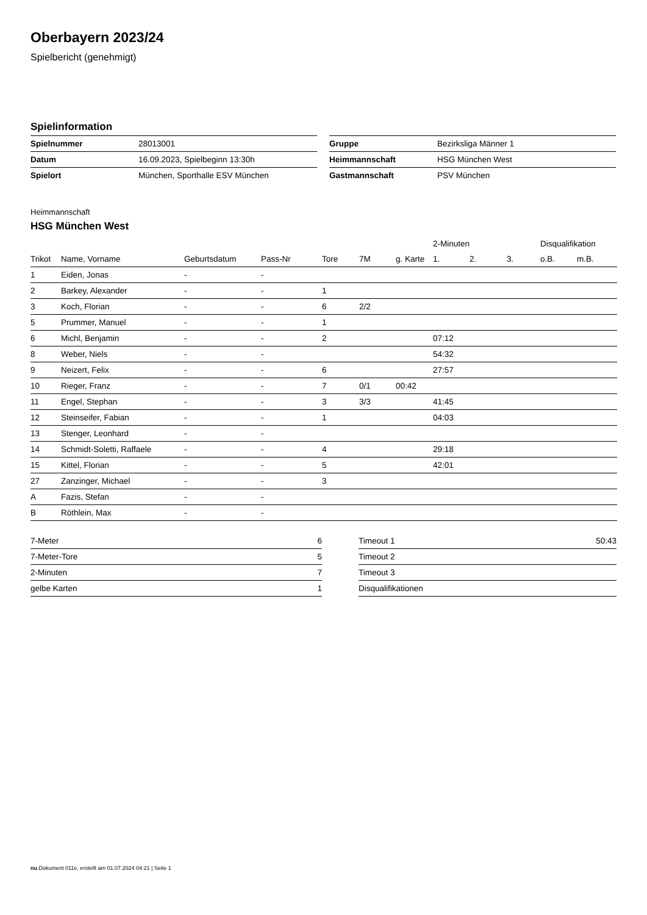Oberbayern 2023/24
Spielbericht (genehmigt)
Spielinformation
| Spielnummer | 28013001 |
| Datum | 16.09.2023, Spielbeginn 13:30h |
| Spielort | München, Sporthalle ESV München |
| Gruppe | Bezirksliga Männer 1 |
| Heimmannschaft | HSG München West |
| Gastmannschaft | PSV München |
Heimmannschaft
HSG München West
| | | | | | | | 2-Minuten | | | Disqualifikation | |
| --- | --- | --- | --- | --- | --- | --- | --- | --- | --- | --- | --- |
| Trikot | Name, Vorname | Geburtsdatum | Pass-Nr | Tore | 7M | g. Karte | 1. | 2. | 3. | o.B. | m.B. |
| 1 | Eiden, Jonas | - | - | | | | | | | | |
| 2 | Barkey, Alexander | - | - | 1 | | | | | | | |
| 3 | Koch, Florian | - | - | 6 | 2/2 | | | | | | |
| 5 | Prummer, Manuel | - | - | 1 | | | | | | | |
| 6 | Michl, Benjamin | - | - | 2 | | | 07:12 | | | | |
| 8 | Weber, Niels | - | - | | | | 54:32 | | | | |
| 9 | Neizert, Felix | - | - | 6 | | | 27:57 | | | | |
| 10 | Rieger, Franz | - | - | 7 | 0/1 | 00:42 | | | | | |
| 11 | Engel, Stephan | - | - | 3 | 3/3 | | 41:45 | | | | |
| 12 | Steinseifer, Fabian | - | - | 1 | | | 04:03 | | | | |
| 13 | Stenger, Leonhard | - | - | | | | | | | | |
| 14 | Schmidt-Soletti, Raffaele | - | - | 4 | | | 29:18 | | | | |
| 15 | Kittel, Florian | - | - | 5 | | | 42:01 | | | | |
| 27 | Zanzinger, Michael | - | - | 3 | | | | | | | |
| A | Fazis, Stefan | - | - | | | | | | | | |
| B | Röthlein, Max | - | - | | | | | | | | |
| 7-Meter | 6 |
| 7-Meter-Tore | 5 |
| 2-Minuten | 7 |
| gelbe Karten | 1 |
| Timeout 1 | 50:43 |
| Timeout 2 | |
| Timeout 3 | |
| Disqualifikationen | |
nu.Dokument 011e, erstellt am 01.07.2024 04:21 | Seite 1